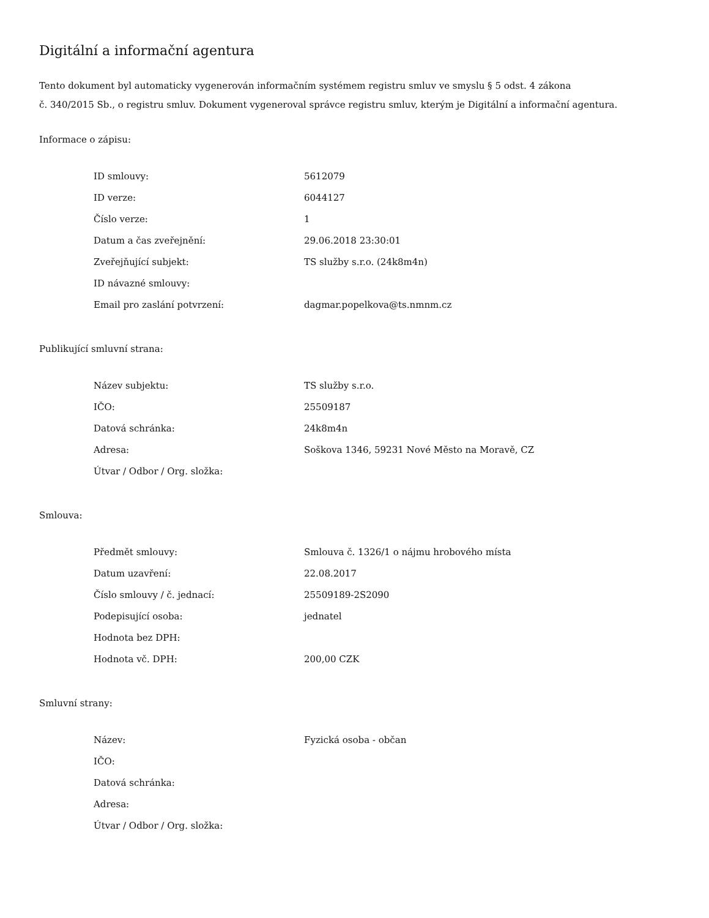Digitální a informační agentura
Tento dokument byl automaticky vygenerován informačním systémem registru smluv ve smyslu § 5 odst. 4 zákona
č. 340/2015 Sb., o registru smluv. Dokument vygeneroval správce registru smluv, kterým je Digitální a informační agentura.
Informace o zápisu:
| ID smlouvy: | 5612079 |
| ID verze: | 6044127 |
| Číslo verze: | 1 |
| Datum a čas zveřejnění: | 29.06.2018 23:30:01 |
| Zveřejňující subjekt: | TS služby s.r.o. (24k8m4n) |
| ID návazné smlouvy: | |
| Email pro zaslání potvrzení: | dagmar.popelkova@ts.nmnm.cz |
Publikující smluvní strana:
| Název subjektu: | TS služby s.r.o. |
| IČO: | 25509187 |
| Datová schránka: | 24k8m4n |
| Adresa: | Soškova 1346, 59231 Nové Město na Moravě, CZ |
| Útvar / Odbor / Org. složka: | |
Smlouva:
| Předmět smlouvy: | Smlouva č. 1326/1 o nájmu hrobového místa |
| Datum uzavření: | 22.08.2017 |
| Číslo smlouvy / č. jednací: | 25509189-2S2090 |
| Podepisující osoba: | jednatel |
| Hodnota bez DPH: | |
| Hodnota vč. DPH: | 200,00 CZK |
Smluvní strany:
| Název: | Fyzická osoba - občan |
| IČO: | |
| Datová schránka: | |
| Adresa: | |
| Útvar / Odbor / Org. složka: | |